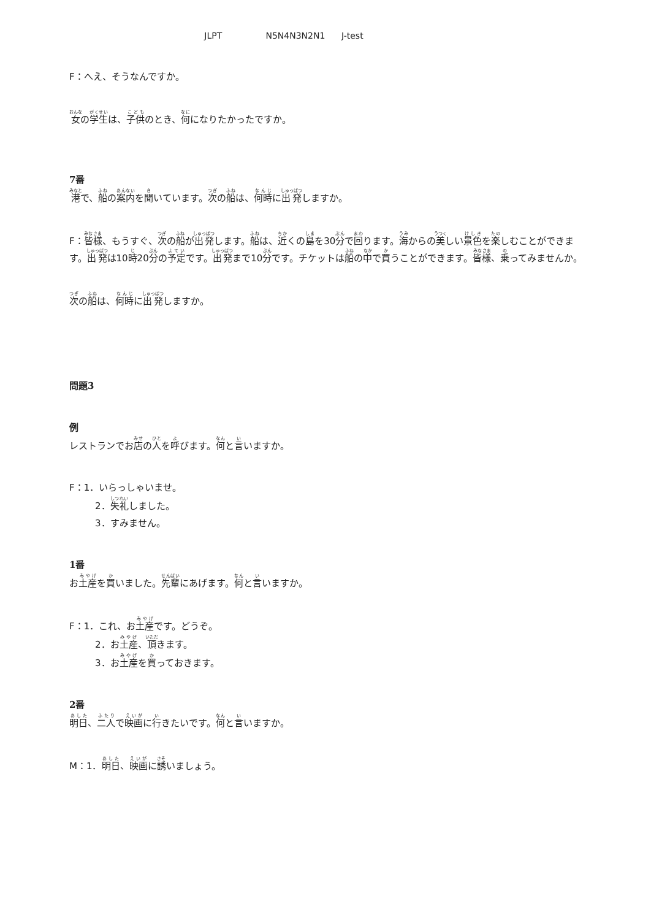JLPT N5N4N3N2N1 J-test
F：へえ、そうなんですか。
女の学生は、子供のとき、何になりたかったですか。
7番
港で、船の案内を聞いています。次の船は、何時に出発しますか。
F：皆様、もうすぐ、次の船が出発します。船は、近くの島を30分で回ります。海からの美しい景色を楽しむことができます。出発は10時20分の予定です。出発まで10分です。チケットは船の中で買うことができます。皆様、乗ってみませんか。
次の船は、何時に出発しますか。
問題3
例
レストランでお店の人を呼びます。何と言いますか。
F：1．いらっしゃいませ。
2．失礼しました。
3．すみません。
1番
お土産を買いました。先輩にあげます。何と言いますか。
F：1．これ、お土産です。どうぞ。
2．お土産、頂きます。
3．お土産を買っておきます。
2番
明日、二人で映画に行きたいです。何と言いますか。
M：1．明日、映画に誘いましょう。